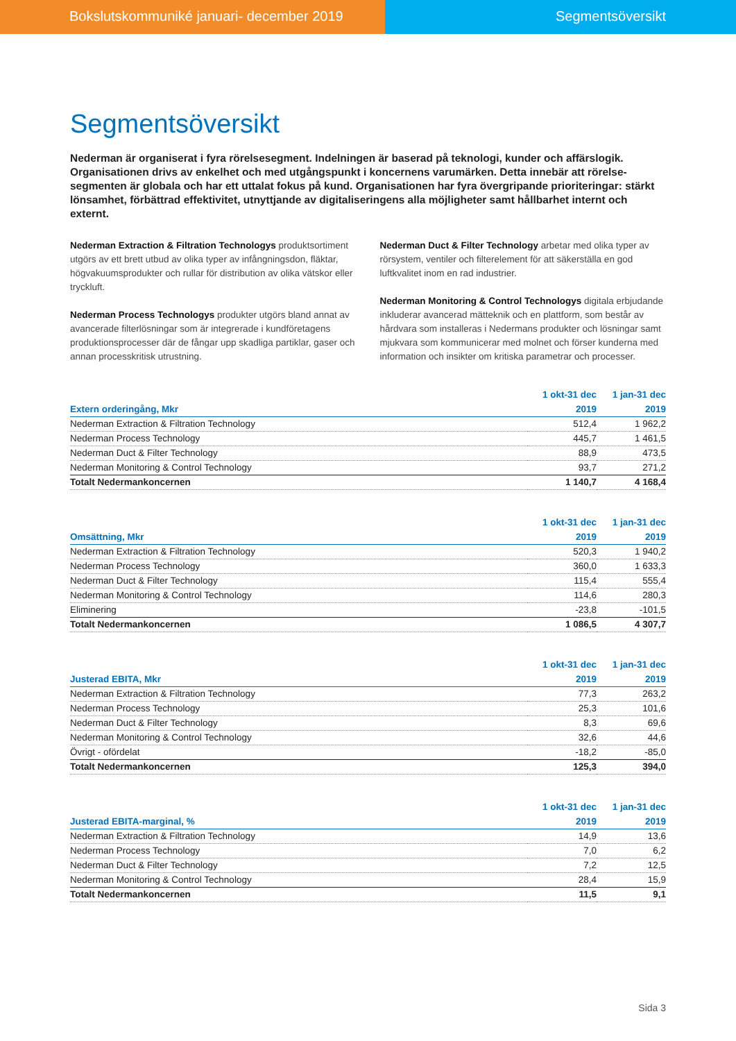Bokslutskommuniké januari- december 2019 Segmentsöversikt
Segmentsöversikt
Nederman är organiserat i fyra rörelsesegment. Indelningen är baserad på teknologi, kunder och affärslogik. Organisationen drivs av enkelhet och med utgångspunkt i koncernens varumärken. Detta innebär att rörelse-segmenten är globala och har ett uttalat fokus på kund. Organisationen har fyra övergripande prioriteringar: stärkt lönsamhet, förbättrad effektivitet, utnyttjande av digitaliseringens alla möjligheter samt hållbarhet internt och externt.
Nederman Extraction & Filtration Technologys produktsortiment utgörs av ett brett utbud av olika typer av infångningsdon, fläktar, högvakuumsprodukter och rullar för distribution av olika vätskor eller tryckluft.
Nederman Process Technologys produkter utgörs bland annat av avancerade filterlösningar som är integrerade i kundföretagens produktionsprocesser där de fångar upp skadliga partiklar, gaser och annan processkritisk utrustning.
Nederman Duct & Filter Technology arbetar med olika typer av rörsystem, ventiler och filterelement för att säkerställa en god luftkvalitet inom en rad industrier.
Nederman Monitoring & Control Technologys digitala erbjudande inkluderar avancerad mätteknik och en plattform, som består av hårdvara som installeras i Nedermans produkter och lösningar samt mjukvara som kommunicerar med molnet och förser kunderna med information och insikter om kritiska parametrar och processer.
| | 1 okt-31 dec | 1 jan-31 dec |
| --- | --- | --- |
| Extern orderingång, Mkr | 2019 | 2019 |
| Nederman Extraction & Filtration Technology | 512,4 | 1 962,2 |
| Nederman Process Technology | 445,7 | 1 461,5 |
| Nederman Duct & Filter Technology | 88,9 | 473,5 |
| Nederman Monitoring & Control Technology | 93,7 | 271,2 |
| Totalt Nedermankoncernen | 1 140,7 | 4 168,4 |
| | 1 okt-31 dec | 1 jan-31 dec |
| --- | --- | --- |
| Omsättning, Mkr | 2019 | 2019 |
| Nederman Extraction & Filtration Technology | 520,3 | 1 940,2 |
| Nederman Process Technology | 360,0 | 1 633,3 |
| Nederman Duct & Filter Technology | 115,4 | 555,4 |
| Nederman Monitoring & Control Technology | 114,6 | 280,3 |
| Eliminering | -23,8 | -101,5 |
| Totalt Nedermankoncernen | 1 086,5 | 4 307,7 |
| | 1 okt-31 dec | 1 jan-31 dec |
| --- | --- | --- |
| Justerad EBITA, Mkr | 2019 | 2019 |
| Nederman Extraction & Filtration Technology | 77,3 | 263,2 |
| Nederman Process Technology | 25,3 | 101,6 |
| Nederman Duct & Filter Technology | 8,3 | 69,6 |
| Nederman Monitoring & Control Technology | 32,6 | 44,6 |
| Övrigt - ofördelat | -18,2 | -85,0 |
| Totalt Nedermankoncernen | 125,3 | 394,0 |
| | 1 okt-31 dec | 1 jan-31 dec |
| --- | --- | --- |
| Justerad EBITA-marginal, % | 2019 | 2019 |
| Nederman Extraction & Filtration Technology | 14,9 | 13,6 |
| Nederman Process Technology | 7,0 | 6,2 |
| Nederman Duct & Filter Technology | 7,2 | 12,5 |
| Nederman Monitoring & Control Technology | 28,4 | 15,9 |
| Totalt Nedermankoncernen | 11,5 | 9,1 |
Sida 3